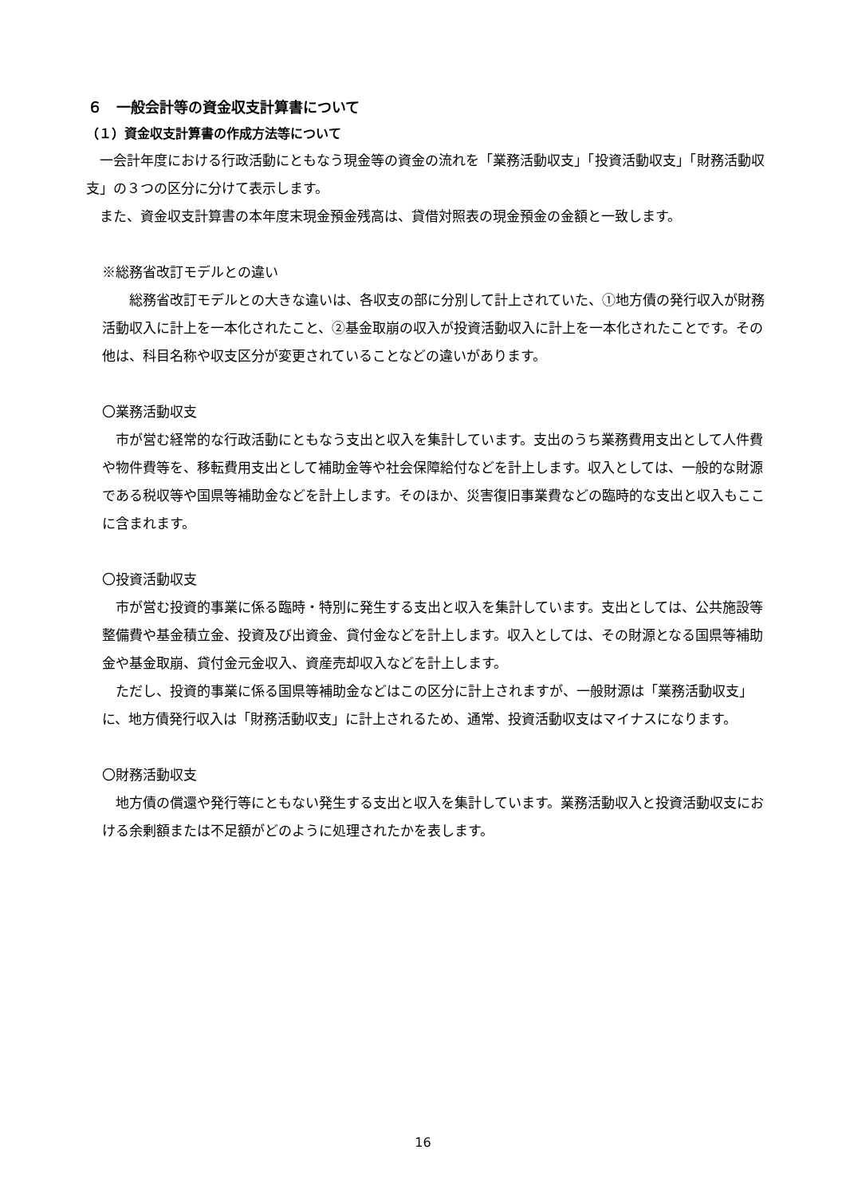６　一般会計等の資金収支計算書について
（１）資金収支計算書の作成方法等について
　一会計年度における行政活動にともなう現金等の資金の流れを「業務活動収支」「投資活動収支」「財務活動収支」の３つの区分に分けて表示します。
　また、資金収支計算書の本年度末現金預金残高は、貸借対照表の現金預金の金額と一致します。
※総務省改訂モデルとの違い
　　総務省改訂モデルとの大きな違いは、各収支の部に分別して計上されていた、①地方債の発行収入が財務活動収入に計上を一本化されたこと、②基金取崩の収入が投資活動収入に計上を一本化されたことです。その他は、科目名称や収支区分が変更されていることなどの違いがあります。
〇業務活動収支
　市が営む経常的な行政活動にともなう支出と収入を集計しています。支出のうち業務費用支出として人件費や物件費等を、移転費用支出として補助金等や社会保障給付などを計上します。収入としては、一般的な財源である税収等や国県等補助金などを計上します。そのほか、災害復旧事業費などの臨時的な支出と収入もここに含まれます。
〇投資活動収支
　市が営む投資的事業に係る臨時・特別に発生する支出と収入を集計しています。支出としては、公共施設等整備費や基金積立金、投資及び出資金、貸付金などを計上します。収入としては、その財源となる国県等補助金や基金取崩、貸付金元金収入、資産売却収入などを計上します。
　ただし、投資的事業に係る国県等補助金などはこの区分に計上されますが、一般財源は「業務活動収支」に、地方債発行収入は「財務活動収支」に計上されるため、通常、投資活動収支はマイナスになります。
〇財務活動収支
　地方債の償還や発行等にともない発生する支出と収入を集計しています。業務活動収入と投資活動収支における余剰額または不足額がどのように処理されたかを表します。
16